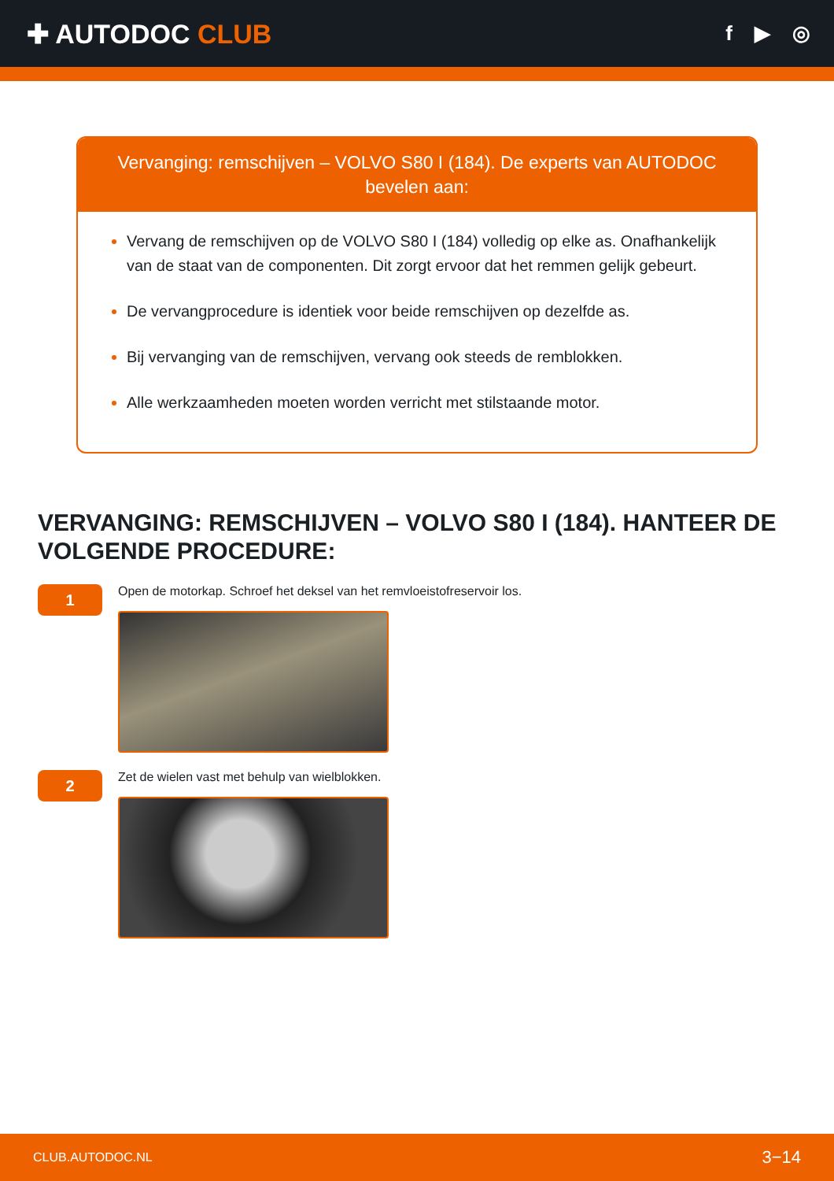✚ AUTODOC CLUB
f ▶ ◎
Vervanging: remschijven – VOLVO S80 I (184). De experts van AUTODOC bevelen aan:
Vervang de remschijven op de VOLVO S80 I (184) volledig op elke as. Onafhankelijk van de staat van de componenten. Dit zorgt ervoor dat het remmen gelijk gebeurt.
De vervangprocedure is identiek voor beide remschijven op dezelfde as.
Bij vervanging van de remschijven, vervang ook steeds de remblokken.
Alle werkzaamheden moeten worden verricht met stilstaande motor.
VERVANGING: REMSCHIJVEN – VOLVO S80 I (184). HANTEER DE VOLGENDE PROCEDURE:
1
Open de motorkap. Schroef het deksel van het remvloeistofreservoir los.
2
Zet de wielen vast met behulp van wielblokken.
CLUB.AUTODOC.NL 3−14